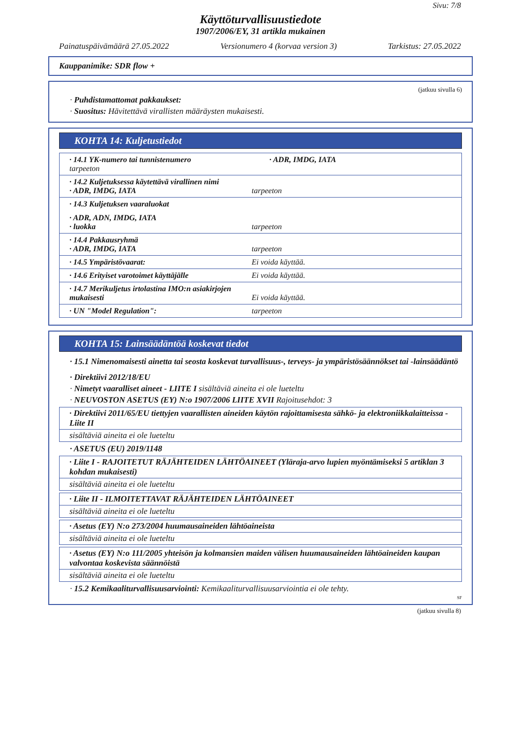Sivu: 7/8
Käyttöturvallisuustiedote
1907/2006/EY, 31 artikla mukainen
Painatuspäivämäärä 27.05.2022 Versionumero 4 (korvaa version 3) Tarkistus: 27.05.2022
Kauppanimike: SDR flow +
(jatkuu sivulla 6)
· Puhdistamattomat pakkaukset:
· Suositus: Hävitettävä virallisten määräysten mukaisesti.
KOHTA 14: Kuljetustiedot
· 14.1 YK-numero tai tunnistenumero
· ADR, IMDG, IATA
tarpeeton
· 14.2 Kuljetuksessa käytettävä virallinen nimi
· ADR, IMDG, IATA
tarpeeton
· 14.3 Kuljetuksen vaaraluokat
· ADR, ADN, IMDG, IATA
· luokka
tarpeeton
· 14.4 Pakkausryhmä
· ADR, IMDG, IATA
tarpeeton
· 14.5 Ympäristövaarat:
Ei voida käyttää.
· 14.6 Erityiset varotoimet käyttäjälle
Ei voida käyttää.
· 14.7 Merikuljetus irtolastina IMO:n asiakirjojen mukaisesti
Ei voida käyttää.
· UN "Model Regulation":
tarpeeton
KOHTA 15: Lainsäädäntöä koskevat tiedot
· 15.1 Nimenomaisesti ainetta tai seosta koskevat turvallisuus-, terveys- ja ympäristösäännökset tai -lainsäädäntö
· Direktiivi 2012/18/EU
· Nimetyt vaaralliset aineet - LIITE I sisältäviä aineita ei ole lueteltu
· NEUVOSTON ASETUS (EY) N:o 1907/2006 LIITE XVII Rajoitusehdot: 3
· Direktiivi 2011/65/EU tiettyjen vaarallisten aineiden käytön rajoittamisesta sähkö- ja elektroniikkalaitteissa - Liite II
sisältäviä aineita ei ole lueteltu
· ASETUS (EU) 2019/1148
· Liite I - RAJOITETUT RÄJÄHTEIDEN LÄHTÖAINEET (Yläraja-arvo lupien myöntämiseksi 5 artiklan 3 kohdan mukaisesti)
sisältäviä aineita ei ole lueteltu
· Liite II - ILMOITETTAVAT RÄJÄHTEIDEN LÄHTÖAINEET
sisältäviä aineita ei ole lueteltu
· Asetus (EY) N:o 273/2004 huumausaineiden lähtöaineista
sisältäviä aineita ei ole lueteltu
· Asetus (EY) N:o 111/2005 yhteisön ja kolmansien maiden välisen huumausaineiden lähtöaineiden kaupan valvontaa koskevista säännöistä
sisältäviä aineita ei ole lueteltu
· 15.2 Kemikaaliturvallisuusarviointi: Kemikaaliturvallisuusarviointia ei ole tehty.
SF
(jatkuu sivulla 8)